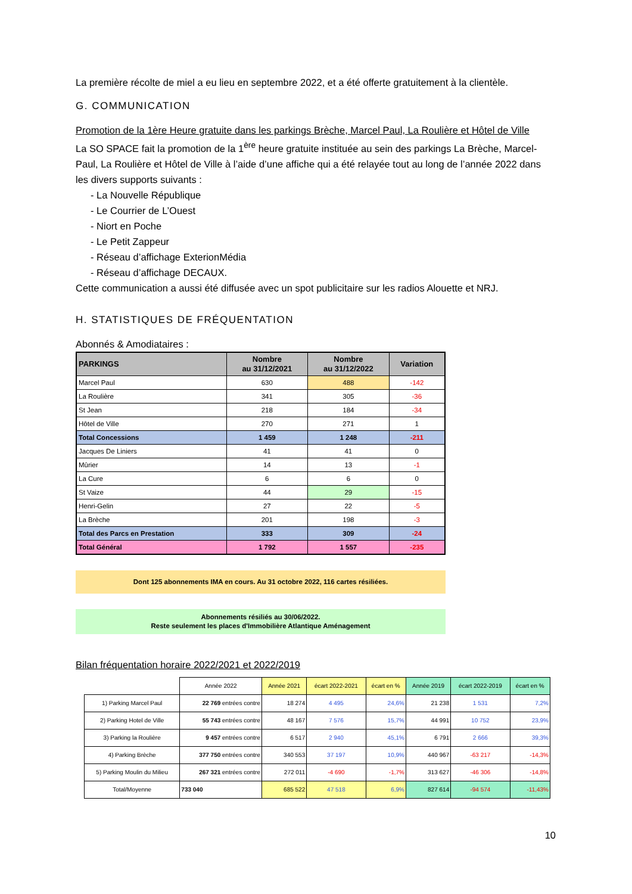La première récolte de miel a eu lieu en septembre 2022, et a été offerte gratuitement à la clientèle.
G. COMMUNICATION
Promotion de la 1ère Heure gratuite dans les parkings Brèche, Marcel Paul, La Roulière et Hôtel de Ville
La SO SPACE fait la promotion de la 1<sup>ère</sup> heure gratuite instituée au sein des parkings La Brèche, Marcel-Paul, La Roulière et Hôtel de Ville à l’aide d’une affiche qui a été relayée tout au long de l’année 2022 dans les divers supports suivants :
- La Nouvelle République
- Le Courrier de L’Ouest
- Niort en Poche
- Le Petit Zappeur
- Réseau d’affichage ExterionMédia
- Réseau d’affichage DECAUX.
Cette communication a aussi été diffusée avec un spot publicitaire sur les radios Alouette et NRJ.
H. STATISTIQUES DE FRÉQUENTATION
Abonnés & Amodiataires :
| PARKINGS | Nombre au 31/12/2021 | Nombre au 31/12/2022 | Variation |
| --- | --- | --- | --- |
| Marcel Paul | 630 | 488 | -142 |
| La Roulière | 341 | 305 | -36 |
| St Jean | 218 | 184 | -34 |
| Hôtel de Ville | 270 | 271 | 1 |
| Total Concessions | 1 459 | 1 248 | -211 |
| Jacques De Liniers | 41 | 41 | 0 |
| Mûrier | 14 | 13 | -1 |
| La Cure | 6 | 6 | 0 |
| St Vaize | 44 | 29 | -15 |
| Henri-Gelin | 27 | 22 | -5 |
| La Brèche | 201 | 198 | -3 |
| Total des Parcs en Prestation | 333 | 309 | -24 |
| Total Général | 1 792 | 1 557 | -235 |
Dont 125 abonnements IMA en cours. Au 31 octobre 2022, 116 cartes résiliées.
Abonnements résiliés au 30/06/2022.
Reste seulement les places d'Immobilière Atlantique Aménagement
Bilan fréquentation horaire 2022/2021 et 2022/2019
| | Année 2022 | Année 2021 | écart 2022-2021 | écart en % | Année 2019 | écart 2022-2019 | écart en % |
| --- | --- | --- | --- | --- | --- | --- | --- |
| 1) Parking Marcel Paul | 22 769 entrées contre | 18 274 | 4 495 | 24,6% | 21 238 | 1 531 | 7,2% |
| 2) Parking Hotel de Ville | 55 743 entrées contre | 48 167 | 7 576 | 15,7% | 44 991 | 10 752 | 23,9% |
| 3) Parking la Roulière | 9 457 entrées contre | 6 517 | 2 940 | 45,1% | 6 791 | 2 666 | 39,3% |
| 4) Parking Brèche | 377 750 entrées contre | 340 553 | 37 197 | 10,9% | 440 967 | -63 217 | -14,3% |
| 5) Parking Moulin du Milieu | 267 321 entrées contre | 272 011 | -4 690 | -1,7% | 313 627 | -46 306 | -14,8% |
| Total/Moyenne | 733 040 | 685 522 | 47 518 | 6,9% | 827 614 | -94 574 | -11,43% |
10